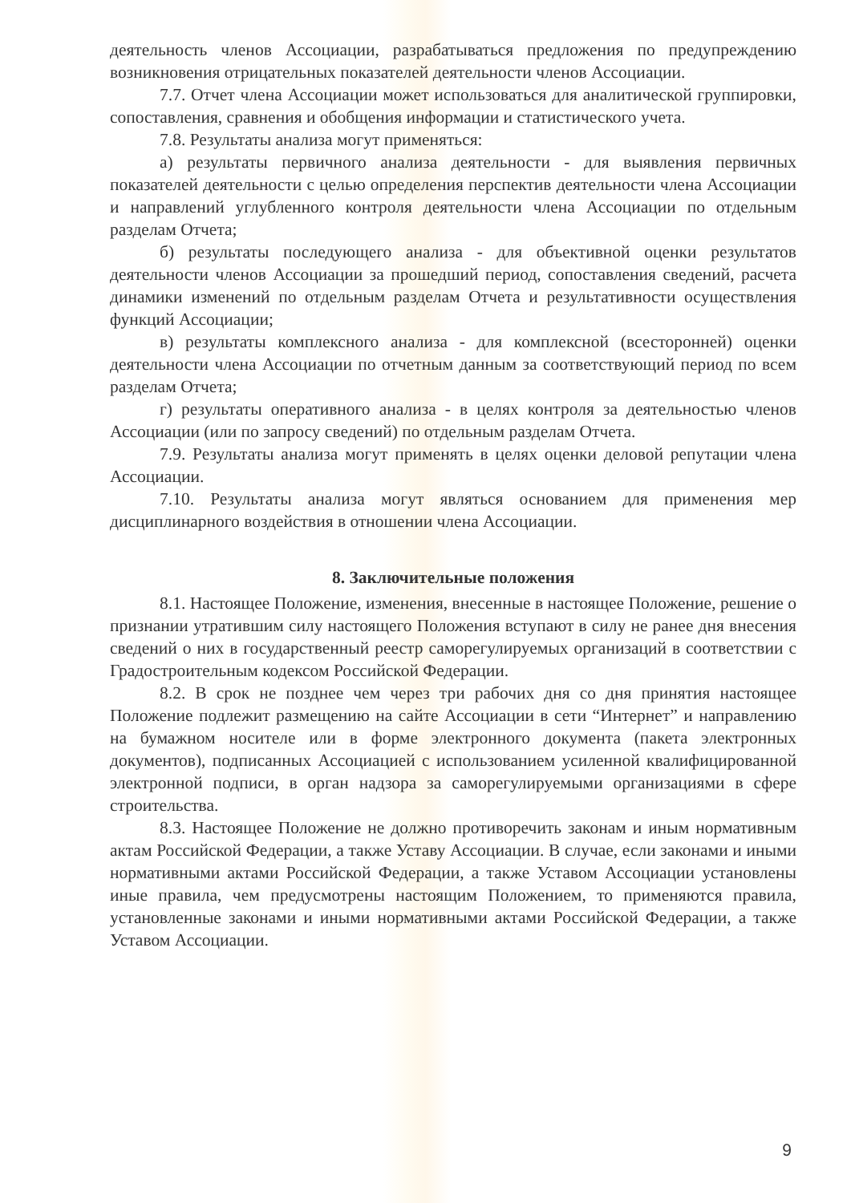деятельность членов Ассоциации, разрабатываться предложения по предупреждению возникновения отрицательных показателей деятельности членов Ассоциации.
7.7. Отчет члена Ассоциации может использоваться для аналитической группировки, сопоставления, сравнения и обобщения информации и статистического учета.
7.8. Результаты анализа могут применяться:
а) результаты первичного анализа деятельности - для выявления первичных показателей деятельности с целью определения перспектив деятельности члена Ассоциации и направлений углубленного контроля деятельности члена Ассоциации по отдельным разделам Отчета;
б) результаты последующего анализа - для объективной оценки результатов деятельности членов Ассоциации за прошедший период, сопоставления сведений, расчета динамики изменений по отдельным разделам Отчета и результативности осуществления функций Ассоциации;
в) результаты комплексного анализа - для комплексной (всесторонней) оценки деятельности члена Ассоциации по отчетным данным за соответствующий период по всем разделам Отчета;
г) результаты оперативного анализа - в целях контроля за деятельностью членов Ассоциации (или по запросу сведений) по отдельным разделам Отчета.
7.9. Результаты анализа могут применять в целях оценки деловой репутации члена Ассоциации.
7.10. Результаты анализа могут являться основанием для применения мер дисциплинарного воздействия в отношении члена Ассоциации.
8. Заключительные положения
8.1. Настоящее Положение, изменения, внесенные в настоящее Положение, решение о признании утратившим силу настоящего Положения вступают в силу не ранее дня внесения сведений о них в государственный реестр саморегулируемых организаций в соответствии с Градостроительным кодексом Российской Федерации.
8.2. В срок не позднее чем через три рабочих дня со дня принятия настоящее Положение подлежит размещению на сайте Ассоциации в сети “Интернет” и направлению на бумажном носителе или в форме электронного документа (пакета электронных документов), подписанных Ассоциацией с использованием усиленной квалифицированной электронной подписи, в орган надзора за саморегулируемыми организациями в сфере строительства.
8.3. Настоящее Положение не должно противоречить законам и иным нормативным актам Российской Федерации, а также Уставу Ассоциации. В случае, если законами и иными нормативными актами Российской Федерации, а также Уставом Ассоциации установлены иные правила, чем предусмотрены настоящим Положением, то применяются правила, установленные законами и иными нормативными актами Российской Федерации, а также Уставом Ассоциации.
9